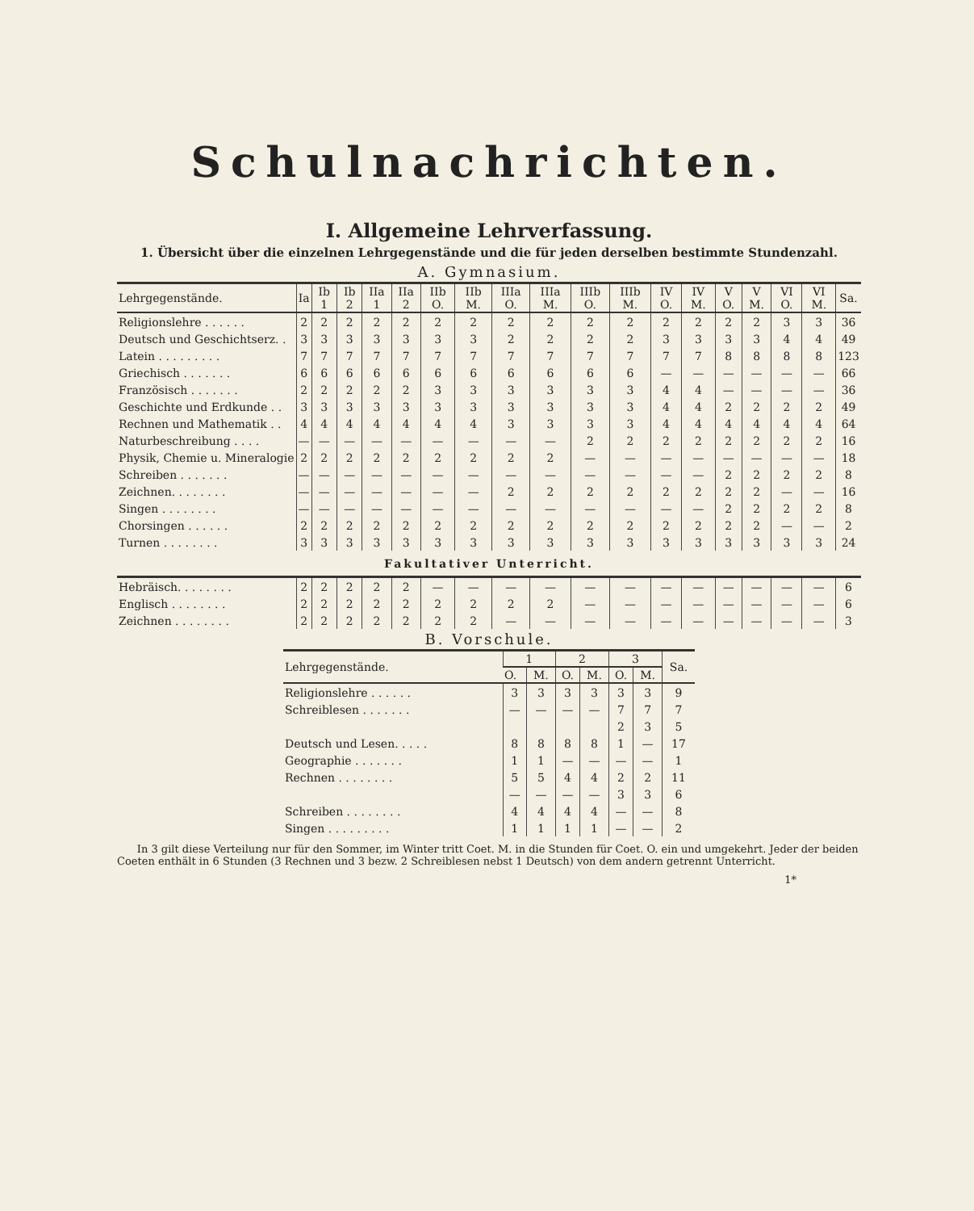Schulnachrichten.
I. Allgemeine Lehrverfassung.
1. Übersicht über die einzelnen Lehrgegenstände und die für jeden derselben bestimmte Stundenzahl.
A. Gymnasium.
| Lehrgegenstände. | Ia | Ib 1 | Ib 2 | IIa 1 | IIa 2 | IIb O. | IIb M. | IIIa O. | IIIa M. | IIIb O. | IIIb M. | IV O. | IV M. | V O. | V M. | VI O. | VI M. | Sa. |
| --- | --- | --- | --- | --- | --- | --- | --- | --- | --- | --- | --- | --- | --- | --- | --- | --- | --- | --- |
| Religionslehre . . . . . . | 2 | 2 | 2 | 2 | 2 | 2 | 2 | 2 | 2 | 2 | 2 | 2 | 2 | 2 | 2 | 3 | 3 | 36 |
| Deutsch und Geschichtserz. . | 3 | 3 | 3 | 3 | 3 | 3 | 3 | 2 | 2 | 2 | 2 | 3 | 3 | 3 | 3 | 4 | 4 | 49 |
| Latein . . . . . . . . . | 7 | 7 | 7 | 7 | 7 | 7 | 7 | 7 | 7 | 7 | 7 | 7 | 7 | 8 | 8 | 8 | 8 | 123 |
| Griechisch . . . . . . . | 6 | 6 | 6 | 6 | 6 | 6 | 6 | 6 | 6 | 6 | 6 | — | — | — | — | — | — | 66 |
| Französisch . . . . . . . | 2 | 2 | 2 | 2 | 2 | 3 | 3 | 3 | 3 | 3 | 3 | 4 | 4 | — | — | — | — | 36 |
| Geschichte und Erdkunde . . | 3 | 3 | 3 | 3 | 3 | 3 | 3 | 3 | 3 | 3 | 3 | 4 | 4 | 2 | 2 | 2 | 2 | 49 |
| Rechnen und Mathematik . . | 4 | 4 | 4 | 4 | 4 | 4 | 4 | 3 | 3 | 3 | 3 | 4 | 4 | 4 | 4 | 4 | 4 | 64 |
| Naturbeschreibung . . . . | — | — | — | — | — | — | — | — | — | 2 | 2 | 2 | 2 | 2 | 2 | 2 | 2 | 16 |
| Physik, Chemie u. Mineralogie | 2 | 2 | 2 | 2 | 2 | 2 | 2 | 2 | 2 | — | — | — | — | — | — | — | — | 18 |
| Schreiben . . . . . . . | — | — | — | — | — | — | — | — | — | — | — | — | — | 2 | 2 | 2 | 2 | 8 |
| Zeichnen. . . . . . . . | — | — | — | — | — | — | — | 2 | 2 | 2 | 2 | 2 | 2 | 2 | 2 | — | — | 16 |
| Singen . . . . . . . . | — | — | — | — | — | — | — | — | — | — | — | — | — | 2 | 2 | 2 | 2 | 8 |
| Chorsingen . . . . . . | 2 | 2 | 2 | 2 | 2 | 2 | 2 | 2 | 2 | 2 | 2 | 2 | 2 | 2 | 2 | — | — | 2 |
| Turnen . . . . . . . . | 3 | 3 | 3 | 3 | 3 | 3 | 3 | 3 | 3 | 3 | 3 | 3 | 3 | 3 | 3 | 3 | 3 | 24 |
| Fakultativer Unterricht. | | | | | | | | | | | | | | | | | | |
| Hebräisch. . . . . . . . | 2 | 2 | 2 | 2 | 2 | — | — | — | — | — | — | — | — | — | — | — | — | 6 |
| Englisch . . . . . . . . | 2 | 2 | 2 | 2 | 2 | 2 | 2 | 2 | 2 | — | — | — | — | — | — | — | — | 6 |
| Zeichnen . . . . . . . . | 2 | 2 | 2 | 2 | 2 | 2 | 2 | — | — | — | — | — | — | — | — | — | — | 3 |
B. Vorschule.
| Lehrgegenstände. | 1 | | 2 | | 3 | | Sa. |
| --- | --- | --- | --- | --- | --- | --- | --- |
| | O. | M. | O. | M. | O. | M. | |
| Religionslehre . . . . . . | 3 | 3 | 3 | 3 | 3 | 3 | 9 |
| Schreiblesen . . . . . . . | — | — | — | — | 7 | 7 | 7 |
| | | | | | 2 | 3 | 5 |
| Deutsch und Lesen. . . . . | 8 | 8 | 8 | 8 | 1 | — | 17 |
| Geographie . . . . . . . | 1 | 1 | — | — | — | — | 1 |
| Rechnen . . . . . . . . | 5 | 5 | 4 | 4 | 2 | 2 | 11 |
| | — | — | — | — | 3 | 3 | 6 |
| Schreiben . . . . . . . . | 4 | 4 | 4 | 4 | — | — | 8 |
| Singen . . . . . . . . . | 1 | 1 | 1 | 1 | — | — | 2 |
In 3 gilt diese Verteilung nur für den Sommer, im Winter tritt Coet. M. in die Stunden für Coet. O. ein und umgekehrt. Jeder der beiden Coeten enthält in 6 Stunden (3 Rechnen und 3 bezw. 2 Schreiblesen nebst 1 Deutsch) von dem andern getrennt Unterricht.
1*